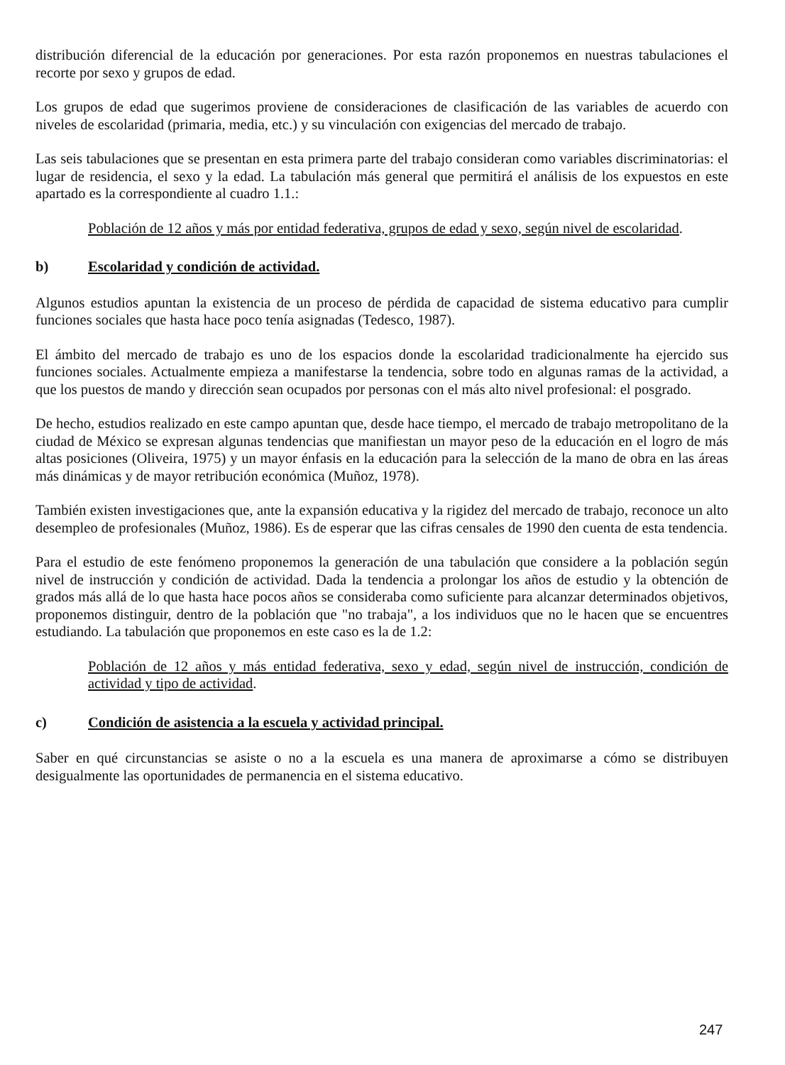distribución diferencial de la educación por generaciones. Por esta razón proponemos en nuestras tabulaciones el recorte por sexo y grupos de edad.
Los grupos de edad que sugerimos proviene de consideraciones de clasificación de las variables de acuerdo con niveles de escolaridad (primaria, media, etc.) y su vinculación con exigencias del mercado de trabajo.
Las seis tabulaciones que se presentan en esta primera parte del trabajo consideran como variables discriminatorias: el lugar de residencia, el sexo y la edad. La tabulación más general que permitirá el análisis de los expuestos en este apartado es la correspondiente al cuadro 1.1.:
Población de 12 años y más por entidad federativa, grupos de edad y sexo, según nivel de escolaridad.
b) Escolaridad y condición de actividad.
Algunos estudios apuntan la existencia de un proceso de pérdida de capacidad de sistema educativo para cumplir funciones sociales que hasta hace poco tenía asignadas (Tedesco, 1987).
El ámbito del mercado de trabajo es uno de los espacios donde la escolaridad tradicionalmente ha ejercido sus funciones sociales. Actualmente empieza a manifestarse la tendencia, sobre todo en algunas ramas de la actividad, a que los puestos de mando y dirección sean ocupados por personas con el más alto nivel profesional: el posgrado.
De hecho, estudios realizado en este campo apuntan que, desde hace tiempo, el mercado de trabajo metropolitano de la ciudad de México se expresan algunas tendencias que manifiestan un mayor peso de la educación en el logro de más altas posiciones (Oliveira, 1975) y un mayor énfasis en la educación para la selección de la mano de obra en las áreas más dinámicas y de mayor retribución económica (Muñoz, 1978).
También existen investigaciones que, ante la expansión educativa y la rigidez del mercado de trabajo, reconoce un alto desempleo de profesionales (Muñoz, 1986). Es de esperar que las cifras censales de 1990 den cuenta de esta tendencia.
Para el estudio de este fenómeno proponemos la generación de una tabulación que considere a la población según nivel de instrucción y condición de actividad. Dada la tendencia a prolongar los años de estudio y la obtención de grados más allá de lo que hasta hace pocos años se consideraba como suficiente para alcanzar determinados objetivos, proponemos distinguir, dentro de la población que "no trabaja", a los individuos que no le hacen que se encuentres estudiando. La tabulación que proponemos en este caso es la de 1.2:
Población de 12 años y más entidad federativa, sexo y edad, según nivel de instrucción, condición de actividad y tipo de actividad.
c) Condición de asistencia a la escuela y actividad principal.
Saber en qué circunstancias se asiste o no a la escuela es una manera de aproximarse a cómo se distribuyen desigualmente las oportunidades de permanencia en el sistema educativo.
247